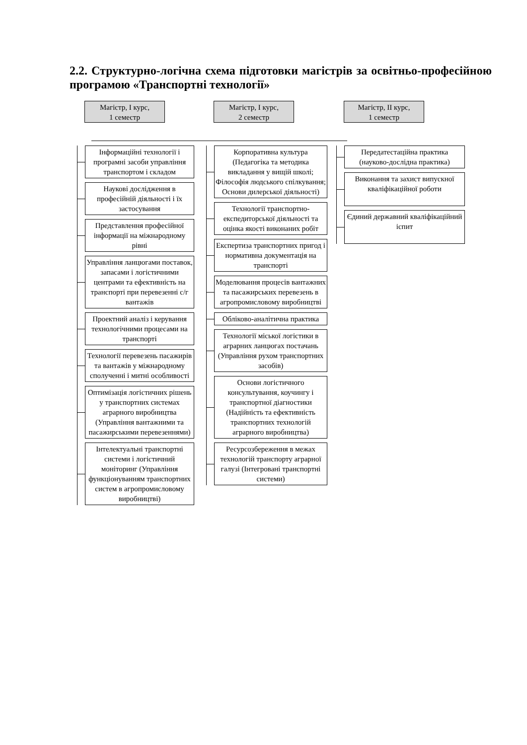2.2. Структурно-логічна схема підготовки магістрів за освітньо-професійною програмою «Транспортні технології»
Магістр, І курс,
1 семестр
Інформаційні технології і програмні засоби управління транспортом і складом
Наукові дослідження в професійній діяльності і їх застосування
Представлення професійної інформації на міжнародному рівні
Управління ланцюгами поставок, запасами і логістичними центрами та ефективність на транспорті при перевезенні с/г вантажів
Проектний аналіз і керування технологічними процесами на транспорті
Технології перевезень пасажирів та вантажів у міжнародному сполученні і митні особливості
Оптимізація логістичних рішень у транспортних системах аграрного виробництва (Управління вантажними та пасажирськими перевезеннями)
Інтелектуальні транспортні системи і логістичний моніторинг (Управління функціонуванням транспортних систем в агропромисловому виробництві)
Магістр, І курс,
2 семестр
Корпоративна культура (Педагогіка та методика викладання у вищій школі; Філософія людського спілкування; Основи дилерської діяльності)
Технології транспортно-експедиторської діяльності та оцінка якості виконаних робіт
Експертиза транспортних пригод і нормативна документація на транспорті
Моделювання процесів вантажних та пасажирських перевезень в агропромисловому виробництві
Обліково-аналітична практика
Технології міської логістики в аграрних ланцюгах постачань (Управління рухом транспортних засобів)
Основи логістичного консультування, коучингу і транспортної діагностики (Надійність та ефективність транспортних технологій аграрного виробництва)
Ресурсозбереження в межах технологій транспорту аграрної галузі (Інтегровані транспортні системи)
Магістр, ІІ курс,
1 семестр
Передатестаційна практика (науково-дослідна практика)
Виконання та захист випускної кваліфікаційної роботи
Єдиний державний кваліфікаційний іспит